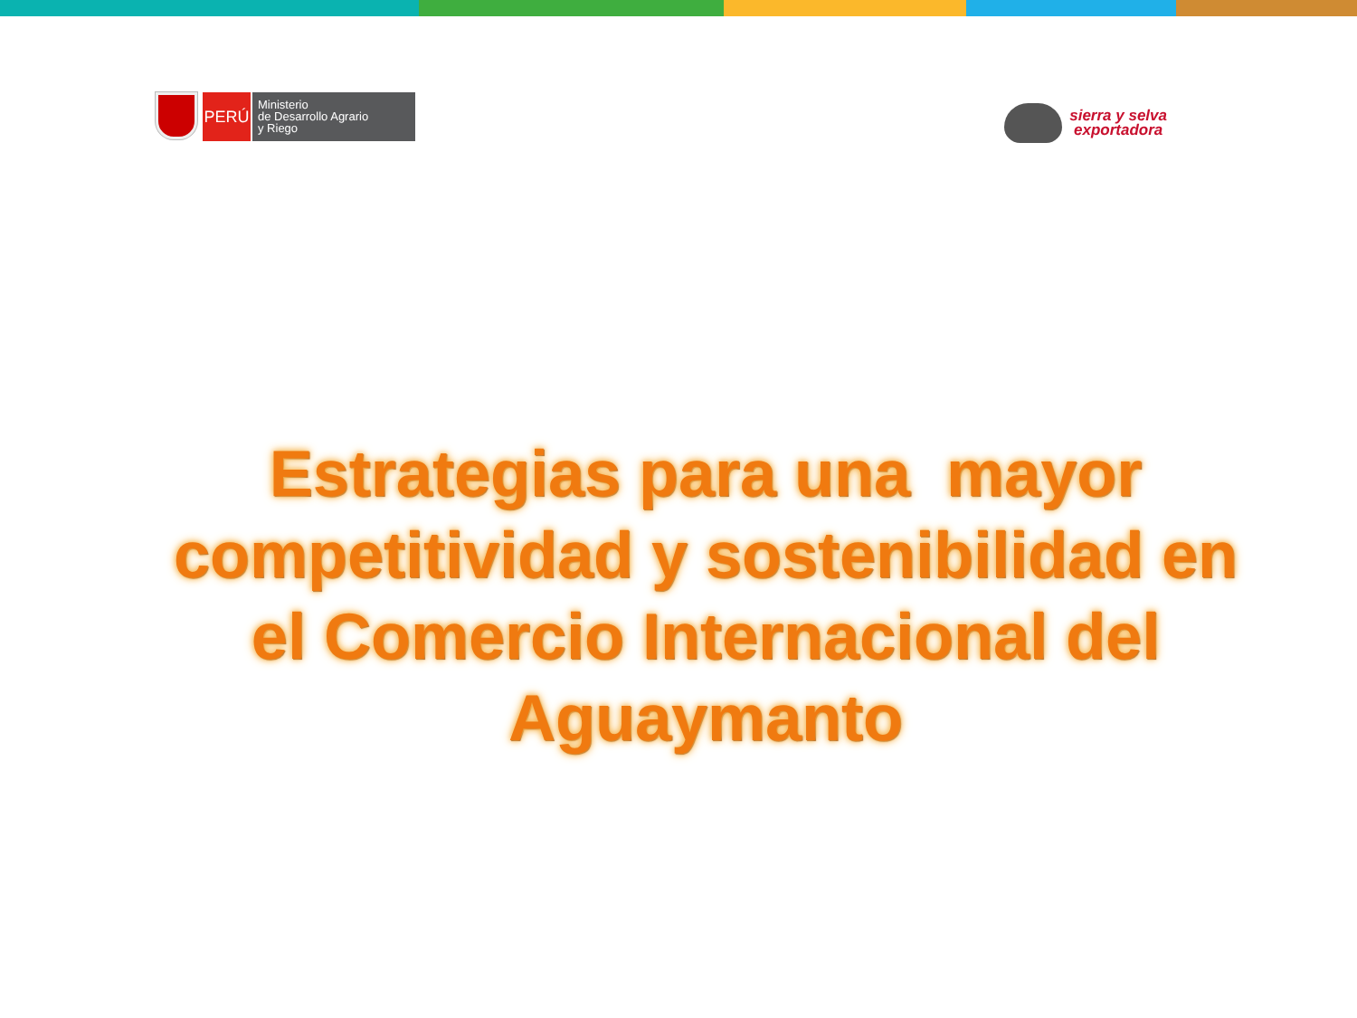PERÚ
Ministerio
de Desarrollo Agrario
y Riego
sierra y selva
exportadora
Estrategias para una mayor competitividad y sostenibilidad en el Comercio Internacional del Aguaymanto